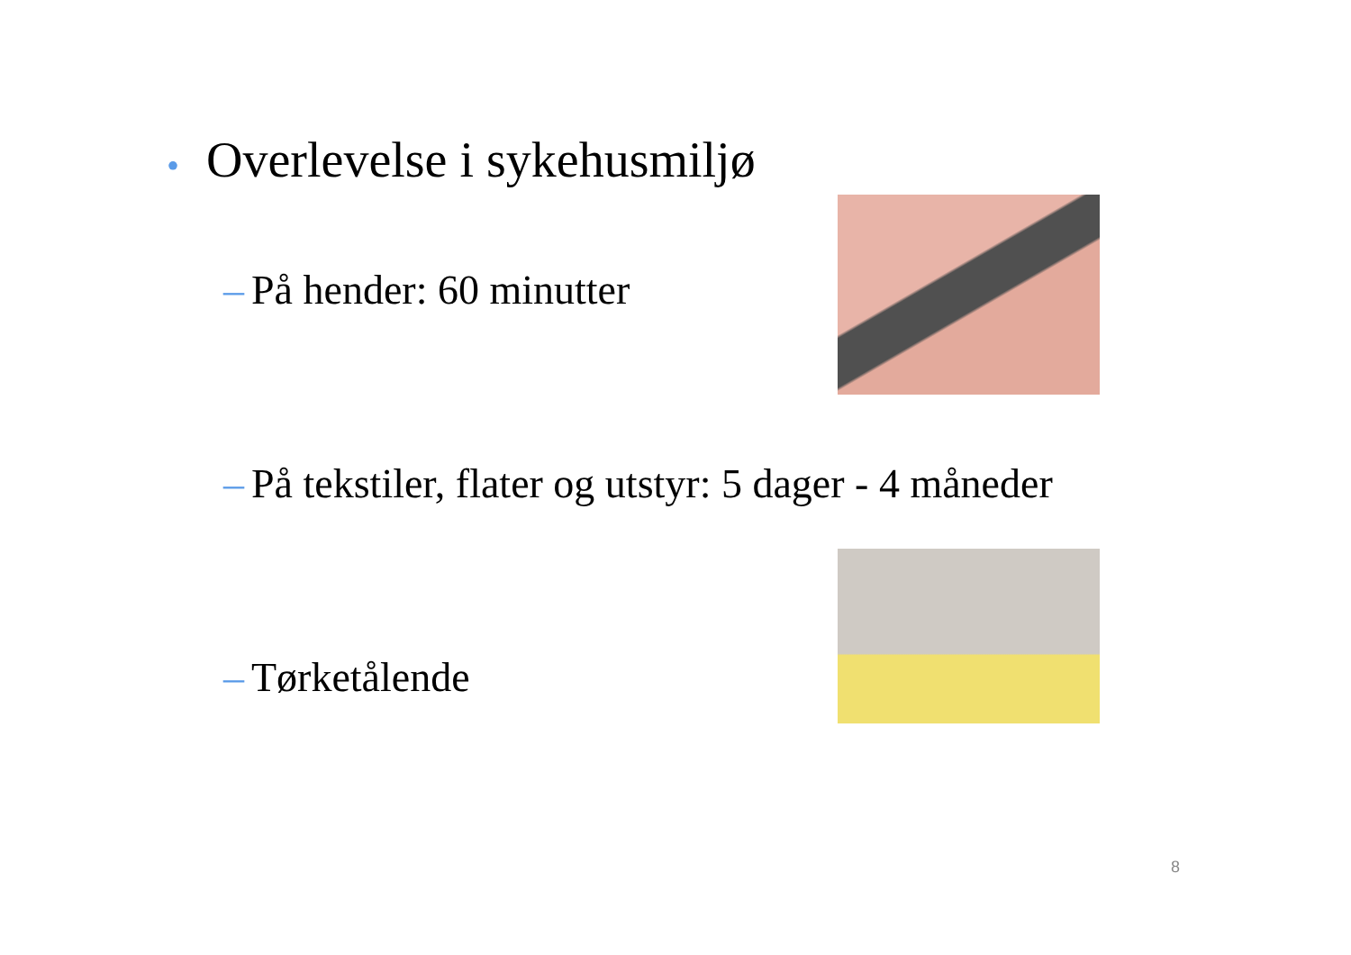• Overlevelse i sykehusmiljø
– På hender: 60 minutter
– På tekstiler, flater og utstyr: 5 dager - 4 måneder
– Tørketålende
8